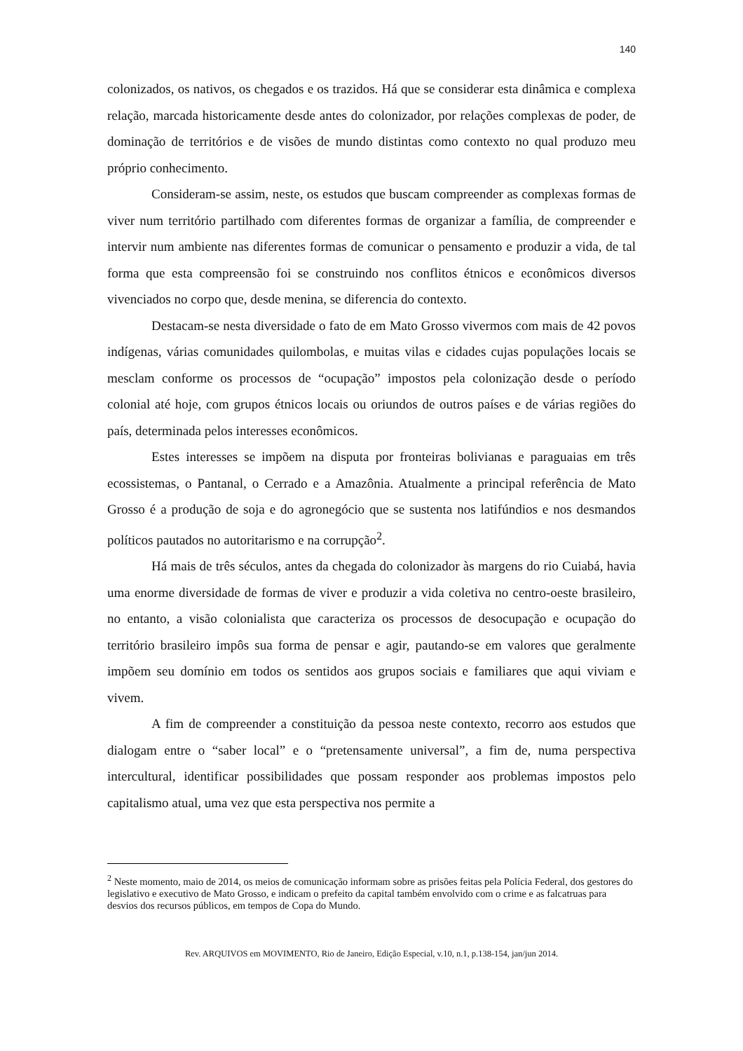140
colonizados, os nativos, os chegados e os trazidos. Há que se considerar esta dinâmica e complexa relação, marcada historicamente desde antes do colonizador, por relações complexas de poder, de dominação de territórios e de visões de mundo distintas como contexto no qual produzo meu próprio conhecimento.
Consideram-se assim, neste, os estudos que buscam compreender as complexas formas de viver num território partilhado com diferentes formas de organizar a família, de compreender e intervir num ambiente nas diferentes formas de comunicar o pensamento e produzir a vida, de tal forma que esta compreensão foi se construindo nos conflitos étnicos e econômicos diversos vivenciados no corpo que, desde menina, se diferencia do contexto.
Destacam-se nesta diversidade o fato de em Mato Grosso vivermos com mais de 42 povos indígenas, várias comunidades quilombolas, e muitas vilas e cidades cujas populações locais se mesclam conforme os processos de “ocupação” impostos pela colonização desde o período colonial até hoje, com grupos étnicos locais ou oriundos de outros países e de várias regiões do país, determinada pelos interesses econômicos.
Estes interesses se impõem na disputa por fronteiras bolivianas e paraguaias em três ecossistemas, o Pantanal, o Cerrado e a Amazônia. Atualmente a principal referência de Mato Grosso é a produção de soja e do agronegócio que se sustenta nos latifúndios e nos desmandos políticos pautados no autoritarismo e na corrupção<sup>2</sup>.
Há mais de três séculos, antes da chegada do colonizador às margens do rio Cuiabá, havia uma enorme diversidade de formas de viver e produzir a vida coletiva no centro-oeste brasileiro, no entanto, a visão colonialista que caracteriza os processos de desocupação e ocupação do território brasileiro impôs sua forma de pensar e agir, pautando-se em valores que geralmente impõem seu domínio em todos os sentidos aos grupos sociais e familiares que aqui viviam e vivem.
A fim de compreender a constituição da pessoa neste contexto, recorro aos estudos que dialogam entre o “saber local” e o “pretensamente universal”, a fim de, numa perspectiva intercultural, identificar possibilidades que possam responder aos problemas impostos pelo capitalismo atual, uma vez que esta perspectiva nos permite a
<sup>2</sup> Neste momento, maio de 2014, os meios de comunicação informam sobre as prisões feitas pela Polícia Federal, dos gestores do legislativo e executivo de Mato Grosso, e indicam o prefeito da capital também envolvido com o crime e as falcatruas para desvios dos recursos públicos, em tempos de Copa do Mundo.
Rev. ARQUIVOS em MOVIMENTO, Rio de Janeiro, Edição Especial, v.10, n.1, p.138-154, jan/jun 2014.